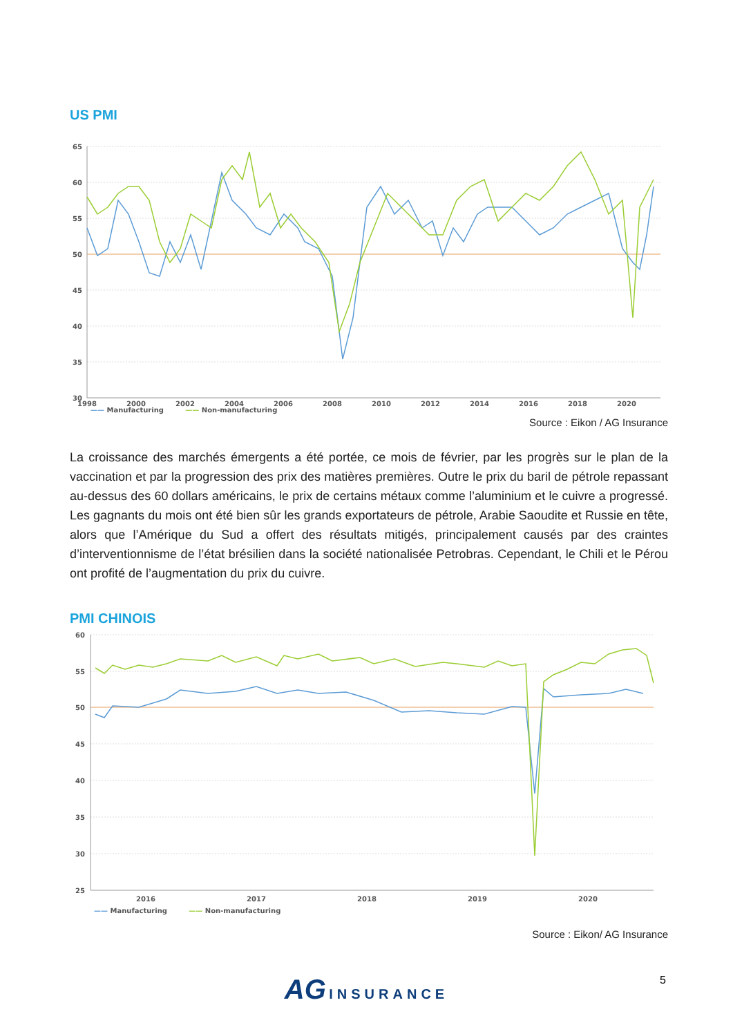US PMI
65
60
55
50
45
40
35
30
1998
2000
2002
2004
2006
2008
2010
2012
2014
2016
2018
2020
—— Manufacturing —— Non-manufacturing
Source : Eikon / AG Insurance
La croissance des marchés émergents a été portée, ce mois de février, par les progrès sur le plan de la vaccination et par la progression des prix des matières premières. Outre le prix du baril de pétrole repassant au-dessus des 60 dollars américains, le prix de certains métaux comme l’aluminium et le cuivre a progressé. Les gagnants du mois ont été bien sûr les grands exportateurs de pétrole, Arabie Saoudite et Russie en tête, alors que l’Amérique du Sud a offert des résultats mitigés, principalement causés par des craintes d’interventionnisme de l’état brésilien dans la société nationalisée Petrobras. Cependant, le Chili et le Pérou ont profité de l’augmentation du prix du cuivre.
PMI CHINOIS
60
55
50
45
40
35
30
25
2016
2017
2018
2019
2020
—— Manufacturing —— Non-manufacturing
Source : Eikon/ AG Insurance
AG INSURANCE 5